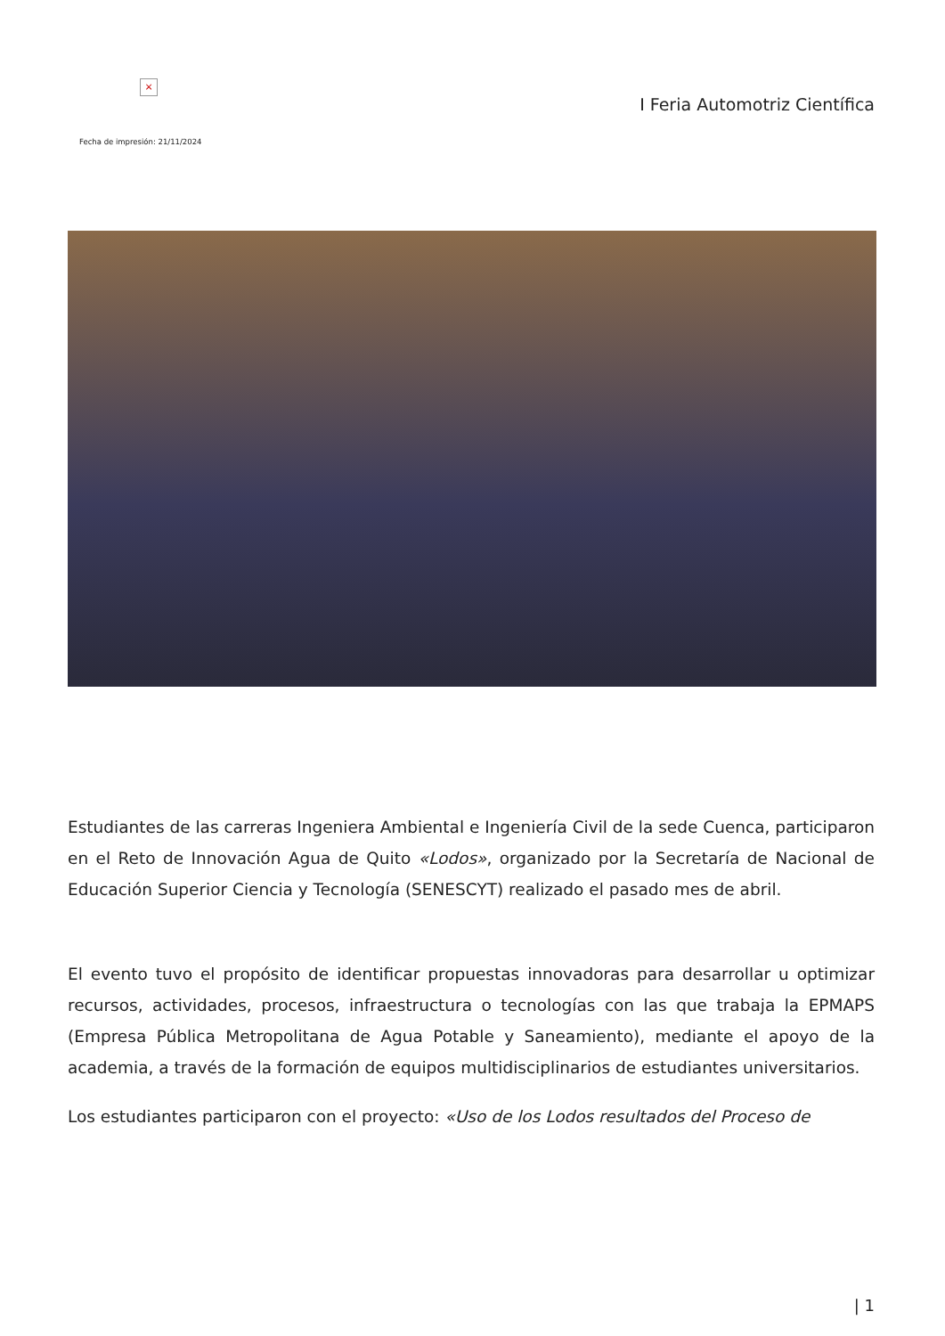×
I Feria Automotriz Científica
Fecha de impresión: 21/11/2024
Estudiantes de las carreras Ingeniera Ambiental e Ingeniería Civil de la sede Cuenca, participaron en el Reto de Innovación Agua de Quito «Lodos», organizado por la Secretaría de Nacional de Educación Superior Ciencia y Tecnología (SENESCYT) realizado el pasado mes de abril.
El evento tuvo el propósito de identificar propuestas innovadoras para desarrollar u optimizar recursos, actividades, procesos, infraestructura o tecnologías con las que trabaja la EPMAPS (Empresa Pública Metropolitana de Agua Potable y Saneamiento), mediante el apoyo de la academia, a través de la formación de equipos multidisciplinarios de estudiantes universitarios.
Los estudiantes participaron con el proyecto: «Uso de los Lodos resultados del Proceso de
| 1